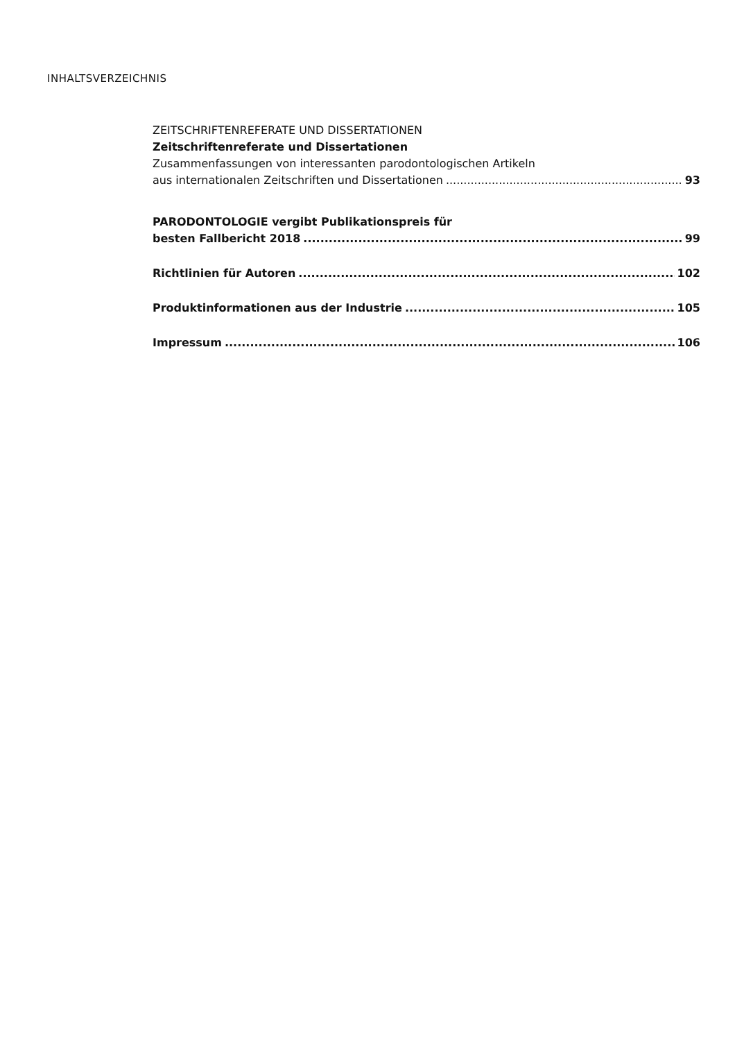INHALTSVERZEICHNIS
ZEITSCHRIFTENREFERATE UND DISSERTATIONEN
Zeitschriftenreferate und Dissertationen
Zusammenfassungen von interessanten parodontologischen Artikeln
aus internationalen Zeitschriften und Dissertationen 93
PARODONTOLOGIE vergibt Publikationspreis für
besten Fallbericht 2018 99
Richtlinien für Autoren 102
Produktinformationen aus der Industrie 105
Impressum 106